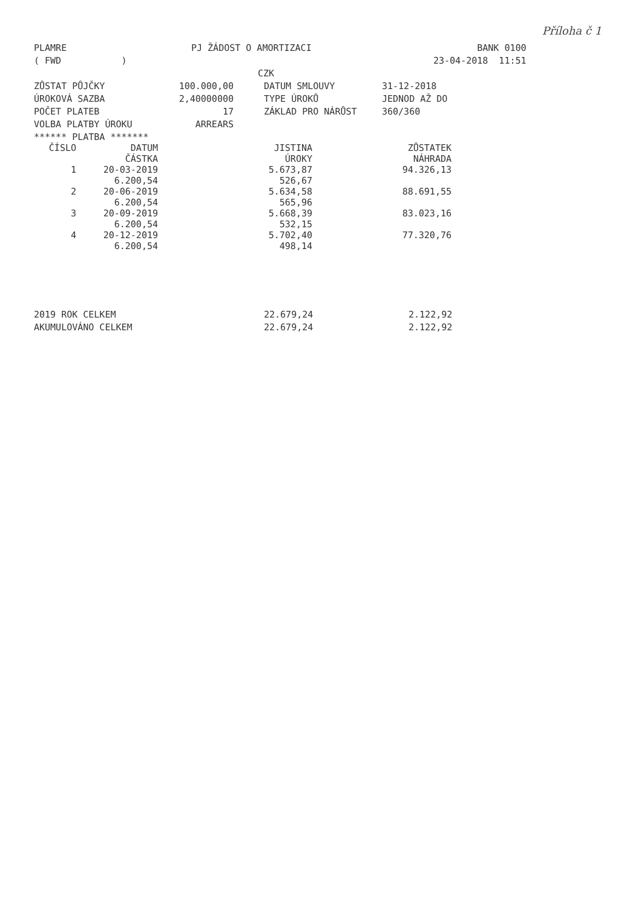Příloha č 1
| PLAMRE | PJ ŽÁDOST O AMORTIZACI | BANK 0100 |
| ( FWD ) | | 23-04-2018 11:51 |
| | CZK | |
| ZŮSTAT PŮJČKY | 100.000,00 | DATUM SMLOUVY | 31-12-2018 |
| ÚROKOVÁ SAZBA | 2,40000000 | TYPE ÚROKŮ | JEDNOD AŽ DO |
| POČET PLATEB | 17 | ZÁKLAD PRO NÁRŮST | 360/360 |
| VOLBA PLATBY ÚROKU | ARREARS | | |
****** PLATBA *******
| ČÍSLO | DATUM ČÁSTKA | JISTINA ÚROKY | ZŮSTATEK NÁHRADA |
| --- | --- | --- | --- |
| 1 | 20-03-2019 6.200,54 | 5.673,87 526,67 | 94.326,13 |
| 2 | 20-06-2019 6.200,54 | 5.634,58 565,96 | 88.691,55 |
| 3 | 20-09-2019 6.200,54 | 5.668,39 532,15 | 83.023,16 |
| 4 | 20-12-2019 6.200,54 | 5.702,40 498,14 | 77.320,76 |
| 2019 ROK CELKEM | 22.679,24 | 2.122,92 |
| AKUMULOVÁNO CELKEM | 22.679,24 | 2.122,92 |